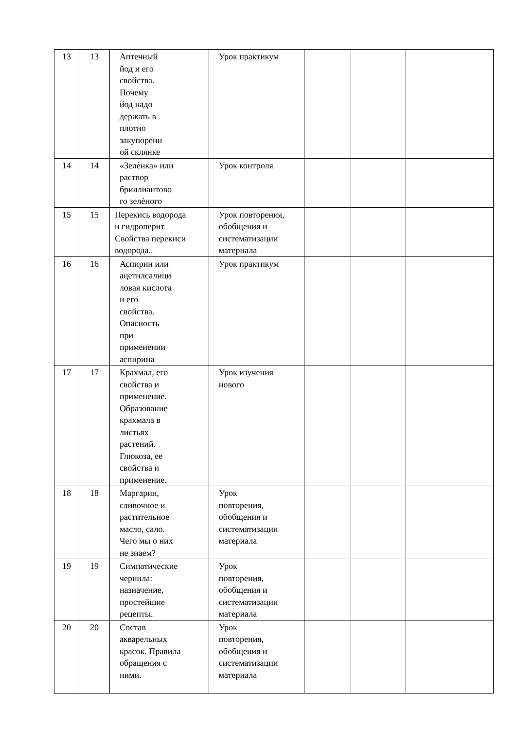| 13 | 13 | Аптечный йод и его свойства. Почему йод надо держать в плотно закупоренн ой склянке | Урок практикум | | | |
| 14 | 14 | «Зелѐнка» или раствор бриллиантово го зелѐного | Урок контроля | | | |
| 15 | 15 | Перекись водорода и гидроперит. Свойства перекиси водорода.. | Урок повторения, обобщения и систематизации материала | | | |
| 16 | 16 | Аспирин или ацетилсалици ловая кислота и его свойства. Опасность при применении аспирина | Урок практикум | | | |
| 17 | 17 | Крахмал, его свойства и применение. Образование крахмала в листьях растений. Глюкоза, ее свойства и применение. | Урок изучения нового | | | |
| 18 | 18 | Маргарин, сливочное и растительное масло, сало. Чего мы о них не знаем? | Урок повторения, обобщения и систематизации материала | | | |
| 19 | 19 | Симпатические чернила: назначение, простейшие рецепты. | Урок повторения, обобщения и систематизации материала | | | |
| 20 | 20 | Состав акварельных красок. Правила обращения с ними. | Урок повторения, обобщения и систематизации материала | | | |